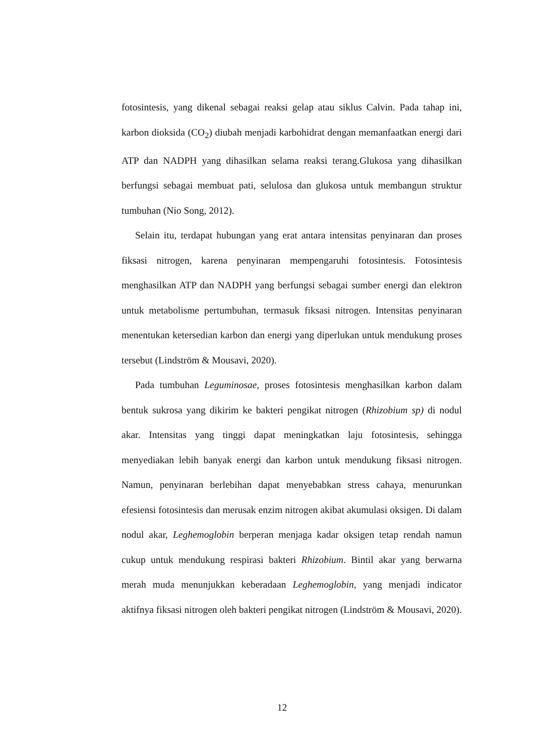fotosintesis, yang dikenal sebagai reaksi gelap atau siklus Calvin. Pada tahap ini, karbon dioksida (CO<sub>2</sub>) diubah menjadi karbohidrat dengan memanfaatkan energi dari ATP dan NADPH yang dihasilkan selama reaksi terang.Glukosa yang dihasilkan berfungsi sebagai membuat pati, selulosa dan glukosa untuk membangun struktur tumbuhan (Nio Song, 2012).
Selain itu, terdapat hubungan yang erat antara intensitas penyinaran dan proses fiksasi nitrogen, karena penyinaran mempengaruhi fotosintesis. Fotosintesis menghasilkan ATP dan NADPH yang berfungsi sebagai sumber energi dan elektron untuk metabolisme pertumbuhan, termasuk fiksasi nitrogen. Intensitas penyinaran menentukan ketersedian karbon dan energi yang diperlukan untuk mendukung proses tersebut (Lindström & Mousavi, 2020).
Pada tumbuhan Leguminosae, proses fotosintesis menghasilkan karbon dalam bentuk sukrosa yang dikirim ke bakteri pengikat nitrogen (Rhizobium sp) di nodul akar. Intensitas yang tinggi dapat meningkatkan laju fotosintesis, sehingga menyediakan lebih banyak energi dan karbon untuk mendukung fiksasi nitrogen. Namun, penyinaran berlebihan dapat menyebabkan stress cahaya, menurunkan efesiensi fotosintesis dan merusak enzim nitrogen akibat akumulasi oksigen. Di dalam nodul akar, Leghemoglobin berperan menjaga kadar oksigen tetap rendah namun cukup untuk mendukung respirasi bakteri Rhizobium. Bintil akar yang berwarna merah muda menunjukkan keberadaan Leghemoglobin, yang menjadi indicator aktifnya fiksasi nitrogen oleh bakteri pengikat nitrogen (Lindström & Mousavi, 2020).
12